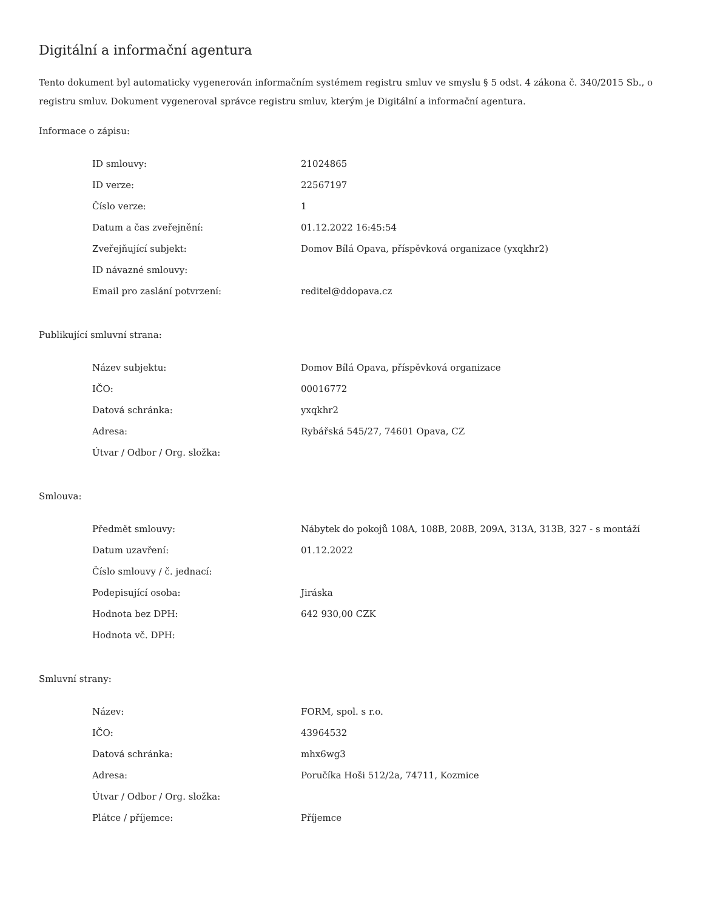Digitální a informační agentura
Tento dokument byl automaticky vygenerován informačním systémem registru smluv ve smyslu § 5 odst. 4 zákona č. 340/2015 Sb., o registru smluv. Dokument vygeneroval správce registru smluv, kterým je Digitální a informační agentura.
Informace o zápisu:
| ID smlouvy: | 21024865 |
| ID verze: | 22567197 |
| Číslo verze: | 1 |
| Datum a čas zveřejnění: | 01.12.2022 16:45:54 |
| Zveřejňující subjekt: | Domov Bílá Opava, příspěvková organizace (yxqkhr2) |
| ID návazné smlouvy: | |
| Email pro zaslání potvrzení: | reditel@ddopava.cz |
Publikující smluvní strana:
| Název subjektu: | Domov Bílá Opava, příspěvková organizace |
| IČO: | 00016772 |
| Datová schránka: | yxqkhr2 |
| Adresa: | Rybářská 545/27, 74601 Opava, CZ |
| Útvar / Odbor / Org. složka: | |
Smlouva:
| Předmět smlouvy: | Nábytek do pokojů 108A, 108B, 208B, 209A, 313A, 313B, 327 - s montáží |
| Datum uzavření: | 01.12.2022 |
| Číslo smlouvy / č. jednací: | |
| Podepisující osoba: | Jiráska |
| Hodnota bez DPH: | 642 930,00 CZK |
| Hodnota vč. DPH: | |
Smluvní strany:
| Název: | FORM, spol. s r.o. |
| IČO: | 43964532 |
| Datová schránka: | mhx6wg3 |
| Adresa: | Poručíka Hoši 512/2a, 74711, Kozmice |
| Útvar / Odbor / Org. složka: | |
| Plátce / příjemce: | Příjemce |